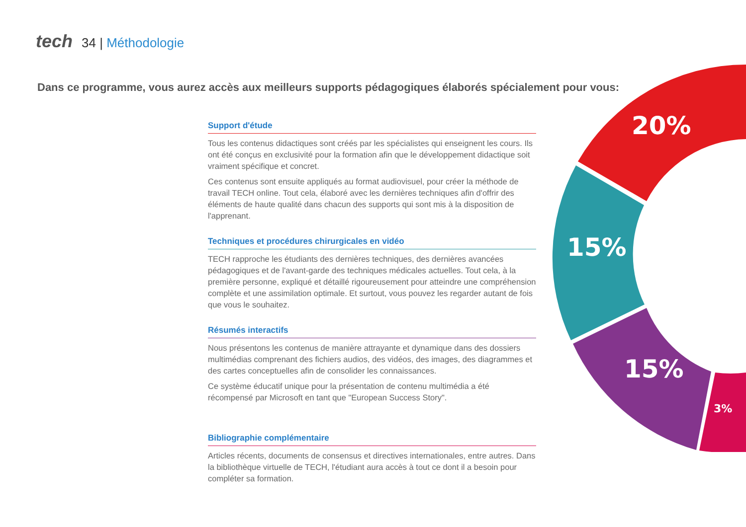tech 34 | Méthodologie
Dans ce programme, vous aurez accès aux meilleurs supports pédagogiques élaborés spécialement pour vous:
Support d'étude
Tous les contenus didactiques sont créés par les spécialistes qui enseignent les cours. Ils ont été conçus en exclusivité pour la formation afin que le développement didactique soit vraiment spécifique et concret.
Ces contenus sont ensuite appliqués au format audiovisuel, pour créer la méthode de travail TECH online. Tout cela, élaboré avec les dernières techniques afin d'offrir des éléments de haute qualité dans chacun des supports qui sont mis à la disposition de l'apprenant.
Techniques et procédures chirurgicales en vidéo
TECH rapproche les étudiants des dernières techniques, des dernières avancées pédagogiques et de l'avant-garde des techniques médicales actuelles. Tout cela, à la première personne, expliqué et détaillé rigoureusement pour atteindre une compréhension complète et une assimilation optimale. Et surtout, vous pouvez les regarder autant de fois que vous le souhaitez.
Résumés interactifs
Nous présentons les contenus de manière attrayante et dynamique dans des dossiers multimédias comprenant des fichiers audios, des vidéos, des images, des diagrammes et des cartes conceptuelles afin de consolider les connaissances.
Ce système éducatif unique pour la présentation de contenu multimédia a été récompensé par Microsoft en tant que "European Success Story".
Bibliographie complémentaire
Articles récents, documents de consensus et directives internationales, entre autres. Dans la bibliothèque virtuelle de TECH, l'étudiant aura accès à tout ce dont il a besoin pour compléter sa formation.
20%
15%
15%
3%